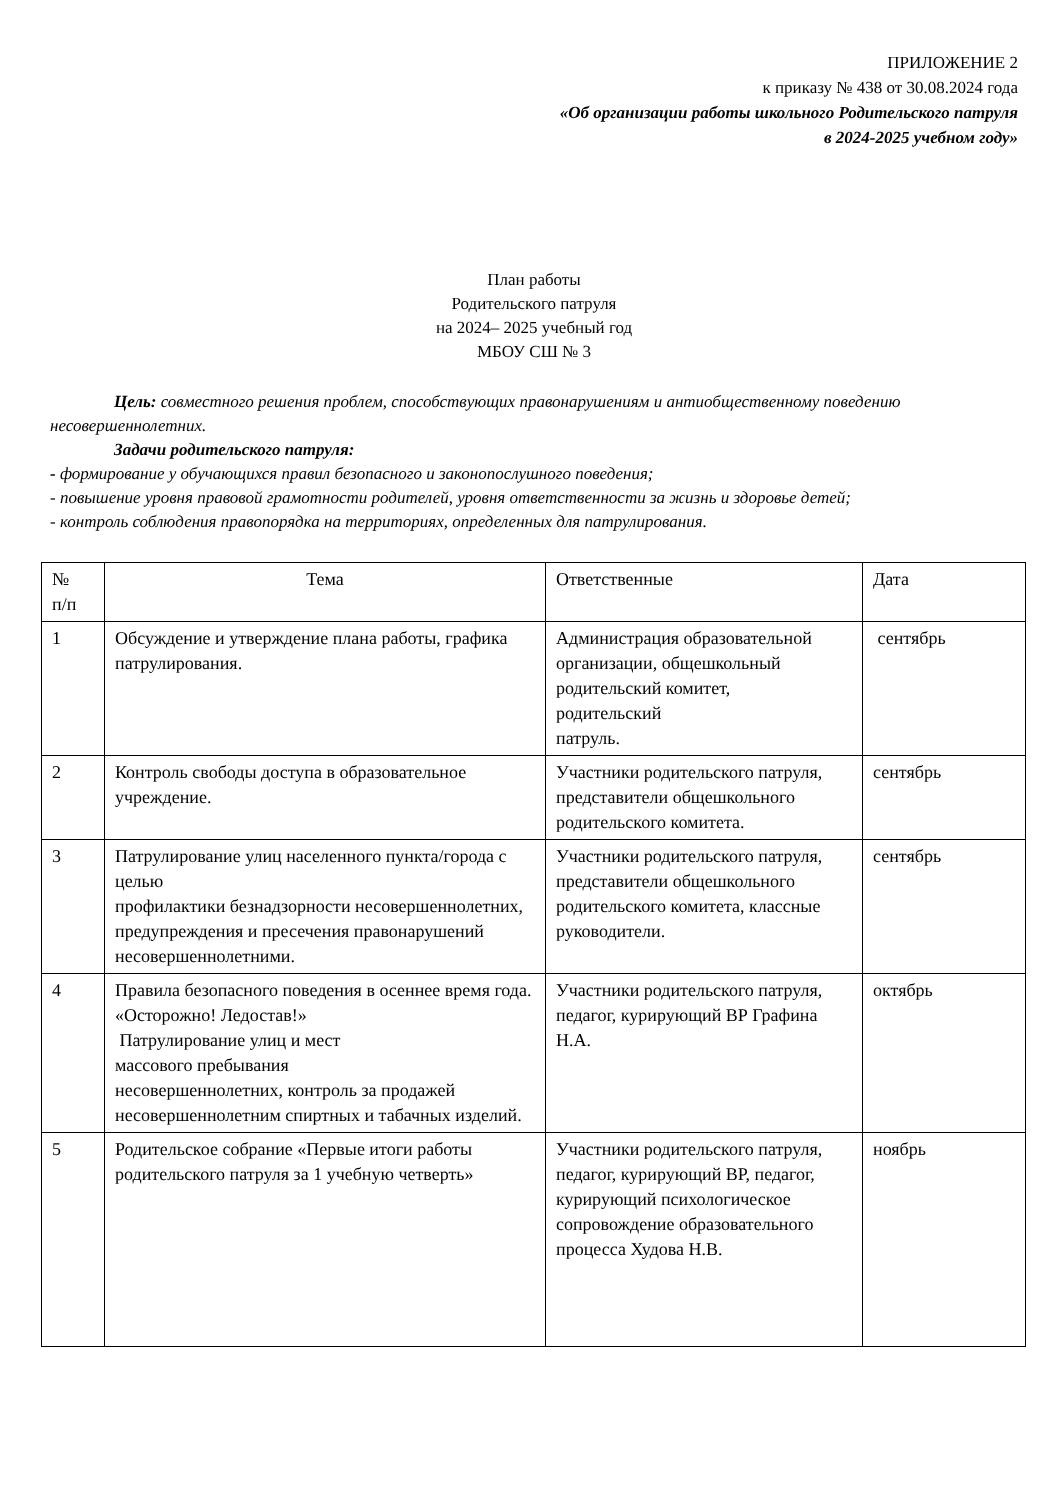ПРИЛОЖЕНИЕ 2
к приказу № 438 от 30.08.2024 года
«Об организации работы школьного Родительского патруля
в 2024-2025 учебном году»
План работы
Родительского патруля
на 2024– 2025 учебный год
МБОУ СШ № 3
Цель: совместного решения проблем, способствующих правонарушениям и антиобщественному поведению несовершеннолетних.
Задачи родительского патруля:
- формирование у обучающихся правил безопасного и законопослушного поведения;
- повышение уровня правовой грамотности родителей, уровня ответственности за жизнь и здоровье детей;
- контроль соблюдения правопорядка на территориях, определенных для патрулирования.
| № п/п | Тема | Ответственные | Дата |
| 1 | Обсуждение и утверждение плана работы, графика патрулирования. | Администрация образовательной организации, общешкольный родительский комитет, родительский патруль. | сентябрь |
| 2 | Контроль свободы доступа в образовательное учреждение. | Участники родительского патруля, представители общешкольного родительского комитета. | сентябрь |
| 3 | Патрулирование улиц населенного пункта/города с целью профилактики безнадзорности несовершеннолетних, предупреждения и пресечения правонарушений несовершеннолетними. | Участники родительского патруля, представители общешкольного родительского комитета, классные руководители. | сентябрь |
| 4 | Правила безопасного поведения в осеннее время года. «Осторожно! Ледостав!» Патрулирование улиц и мест массового пребывания несовершеннолетних, контроль за продажей несовершеннолетним спиртных и табачных изделий. | Участники родительского патруля, педагог, курирующий ВР Графина Н.А. | октябрь |
| 5 | Родительское собрание «Первые итоги работы родительского патруля за 1 учебную четверть» | Участники родительского патруля, педагог, курирующий ВР, педагог, курирующий психологическое сопровождение образовательного процесса Худова Н.В. | ноябрь |